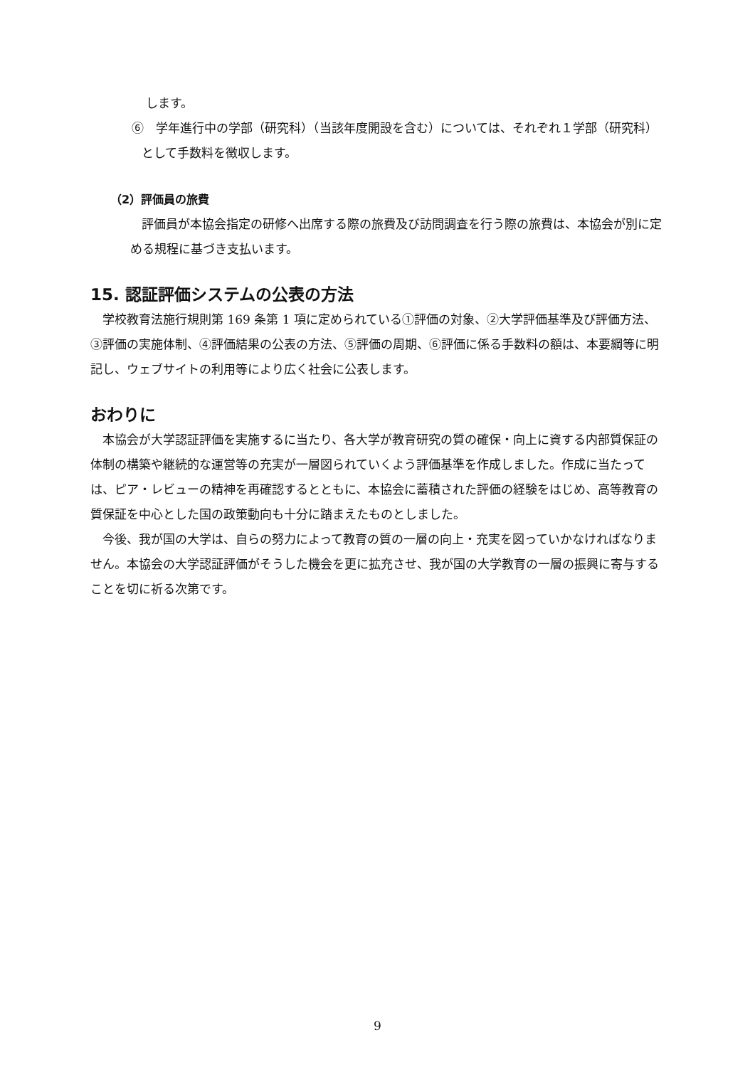します。
⑥　学年進行中の学部（研究科）（当該年度開設を含む）については、それぞれ１学部（研究科）として手数料を徴収します。
（2）評価員の旅費
評価員が本協会指定の研修へ出席する際の旅費及び訪問調査を行う際の旅費は、本協会が別に定める規程に基づき支払います。
15. 認証評価システムの公表の方法
学校教育法施行規則第 169 条第 1 項に定められている①評価の対象、②大学評価基準及び評価方法、③評価の実施体制、④評価結果の公表の方法、⑤評価の周期、⑥評価に係る手数料の額は、本要綱等に明記し、ウェブサイトの利用等により広く社会に公表します。
おわりに
本協会が大学認証評価を実施するに当たり、各大学が教育研究の質の確保・向上に資する内部質保証の体制の構築や継続的な運営等の充実が一層図られていくよう評価基準を作成しました。作成に当たっては、ピア・レビューの精神を再確認するとともに、本協会に蓄積された評価の経験をはじめ、高等教育の質保証を中心とした国の政策動向も十分に踏まえたものとしました。
今後、我が国の大学は、自らの努力によって教育の質の一層の向上・充実を図っていかなければなりません。本協会の大学認証評価がそうした機会を更に拡充させ、我が国の大学教育の一層の振興に寄与することを切に祈る次第です。
9